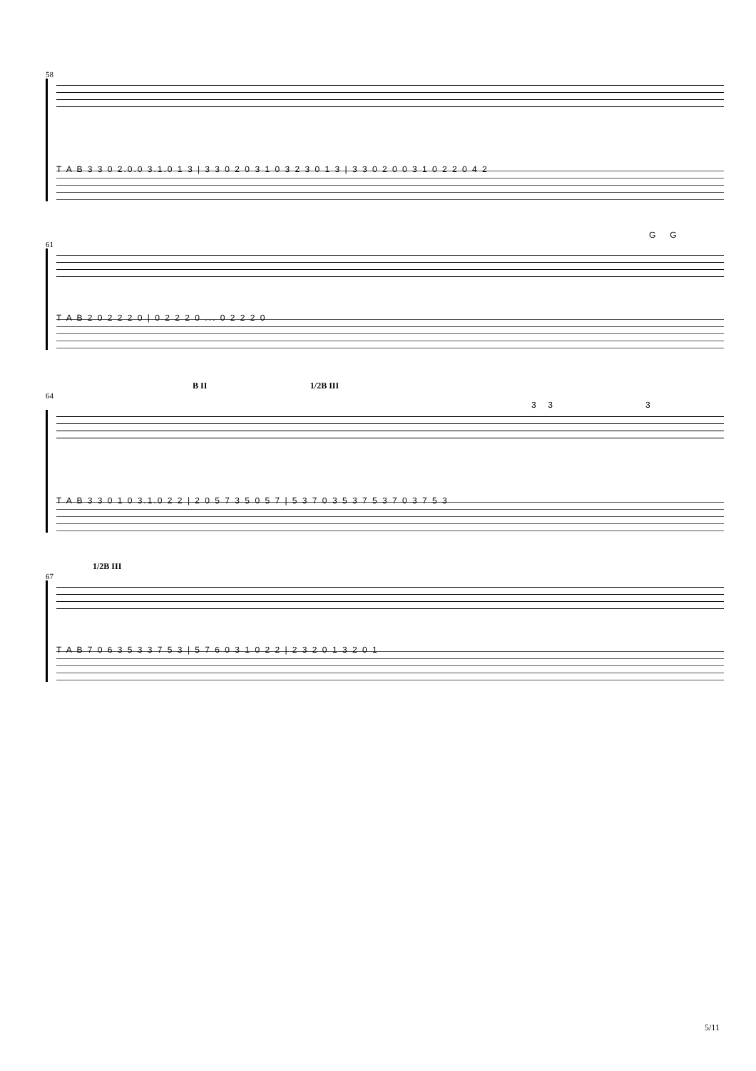58
T A B 3 3 0 2.0.0 3.1.0 1 3 | 3 3 0 2 0 3 1 0 3 2 3 0 1 3 | 3 3 0 2 0 0 3 1 0 2 2 0 4 2
G G
61
T A B 2 0 2 2 2 0 | 0 2 2 2 0 ... 0 2 2 2 0
B II 1/2B III
64
3 3 3
T A B 3 3 0 1 0 3.1.0 2 2 | 2 0 5 7 3 5 0 5 7 | 5 3 7 0 3 5 3 7 5 3 7 0 3 7 5 3
1/2B III
67
T A B 7 0 6 3 5 3 3 7 5 3 | 5 7 6 0 3 1 0 2 2 | 2 3 2 0 1 3 2 0 1
5/11